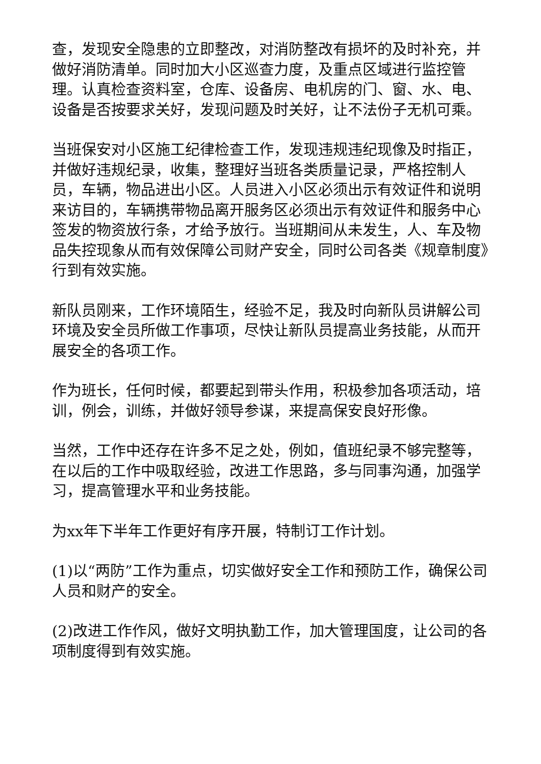查，发现安全隐患的立即整改，对消防整改有损坏的及时补充，并做好消防清单。同时加大小区巡查力度，及重点区域进行监控管理。认真检查资料室，仓库、设备房、电机房的门、窗、水、电、设备是否按要求关好，发现问题及时关好，让不法份子无机可乘。
当班保安对小区施工纪律检查工作，发现违规违纪现像及时指正，并做好违规纪录，收集，整理好当班各类质量记录，严格控制人员，车辆，物品进出小区。人员进入小区必须出示有效证件和说明来访目的，车辆携带物品离开服务区必须出示有效证件和服务中心签发的物资放行条，才给予放行。当班期间从未发生，人、车及物品失控现象从而有效保障公司财产安全，同时公司各类《规章制度》行到有效实施。
新队员刚来，工作环境陌生，经验不足，我及时向新队员讲解公司环境及安全员所做工作事项，尽快让新队员提高业务技能，从而开展安全的各项工作。
作为班长，任何时候，都要起到带头作用，积极参加各项活动，培训，例会，训练，并做好领导参谋，来提高保安良好形像。
当然，工作中还存在许多不足之处，例如，值班纪录不够完整等，在以后的工作中吸取经验，改进工作思路，多与同事沟通，加强学习，提高管理水平和业务技能。
为xx年下半年工作更好有序开展，特制订工作计划。
(1)以“两防”工作为重点，切实做好安全工作和预防工作，确保公司人员和财产的安全。
(2)改进工作作风，做好文明执勤工作，加大管理国度，让公司的各项制度得到有效实施。